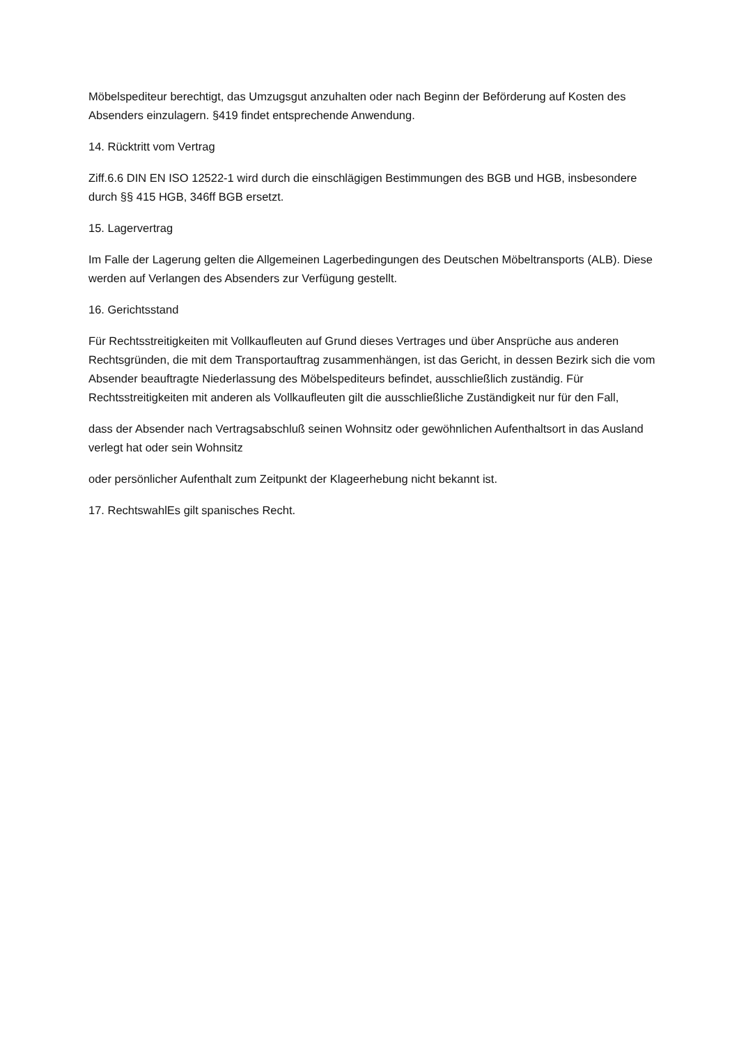Möbelspediteur berechtigt, das Umzugsgut anzuhalten oder nach Beginn der Beförderung auf Kosten des Absenders einzulagern. §419 findet entsprechende Anwendung.
14. Rücktritt vom Vertrag
Ziff.6.6 DIN EN ISO 12522-1 wird durch die einschlägigen Bestimmungen des BGB und HGB, insbesondere durch §§ 415 HGB, 346ff BGB ersetzt.
15. Lagervertrag
Im Falle der Lagerung gelten die Allgemeinen Lagerbedingungen des Deutschen Möbeltransports (ALB). Diese werden auf Verlangen des Absenders zur Verfügung gestellt.
16. Gerichtsstand
Für Rechtsstreitigkeiten mit Vollkaufleuten auf Grund dieses Vertrages und über Ansprüche aus anderen Rechtsgründen, die mit dem Transportauftrag zusammenhängen, ist das Gericht, in dessen Bezirk sich die vom Absender beauftragte Niederlassung des Möbelspediteurs befindet, ausschließlich zuständig. Für Rechtsstreitigkeiten mit anderen als Vollkaufleuten gilt die ausschließliche Zuständigkeit nur für den Fall,
dass der Absender nach Vertragsabschluß seinen Wohnsitz oder gewöhnlichen Aufenthaltsort in das Ausland verlegt hat oder sein Wohnsitz
oder persönlicher Aufenthalt zum Zeitpunkt der Klageerhebung nicht bekannt ist.
17. RechtswahlEs gilt spanisches Recht.